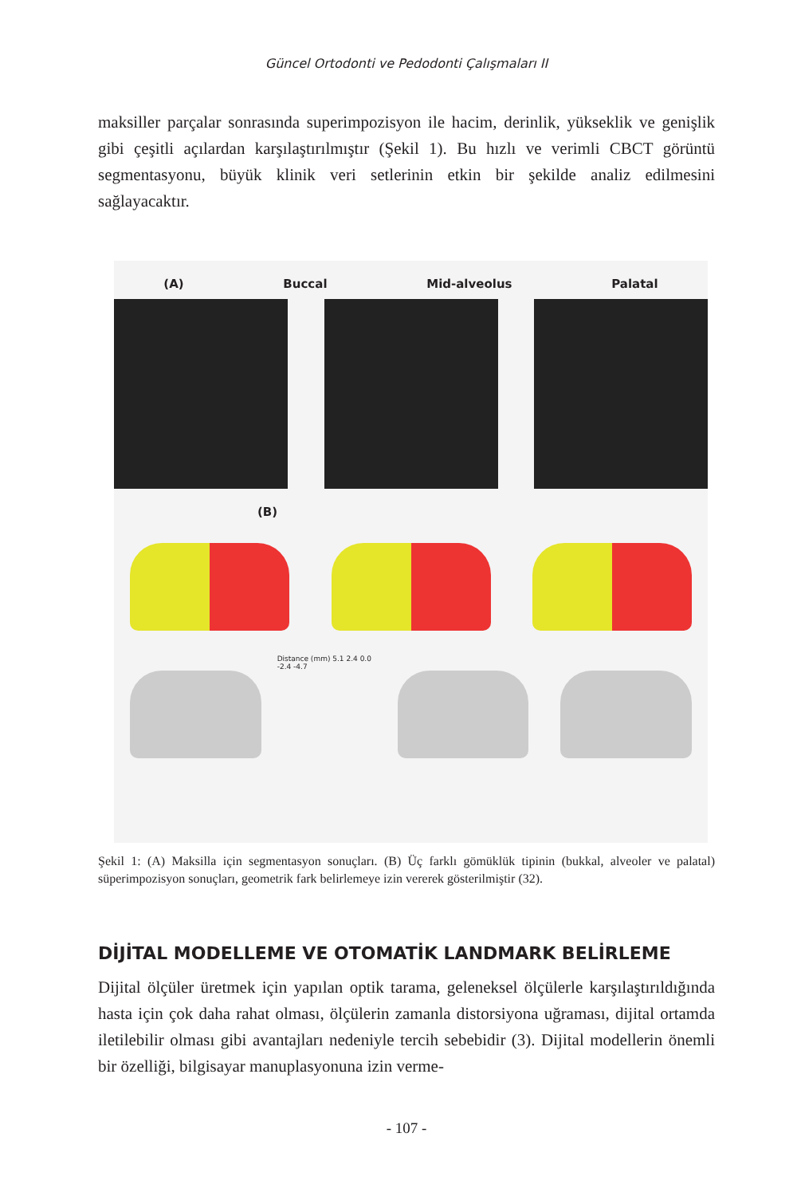Güncel Ortodonti ve Pedodonti Çalışmaları II
maksiller parçalar sonrasında superimpozisyon ile hacim, derinlik, yükseklik ve genişlik gibi çeşitli açılardan karşılaştırılmıştır (Şekil 1). Bu hızlı ve verimli CBCT görüntü segmentasyonu, büyük klinik veri setlerinin etkin bir şekilde analiz edilmesini sağlayacaktır.
(A) Buccal Mid-alveolus Palatal
(B)
Distance (mm) 5.1 2.4 0.0 -2.4 -4.7
Şekil 1: (A) Maksilla için segmentasyon sonuçları. (B) Üç farklı gömüklük tipinin (bukkal, alveoler ve palatal) süperimpozisyon sonuçları, geometrik fark belirlemeye izin vererek gösterilmiştir (32).
DİJİTAL MODELLEME VE OTOMATİK LANDMARK BELİRLEME
Dijital ölçüler üretmek için yapılan optik tarama, geleneksel ölçülerle karşılaştırıldığında hasta için çok daha rahat olması, ölçülerin zamanla distorsiyona uğraması, dijital ortamda iletilebilir olması gibi avantajları nedeniyle tercih sebebidir (3). Dijital modellerin önemli bir özelliği, bilgisayar manuplasyonuna izin verme-
- 107 -